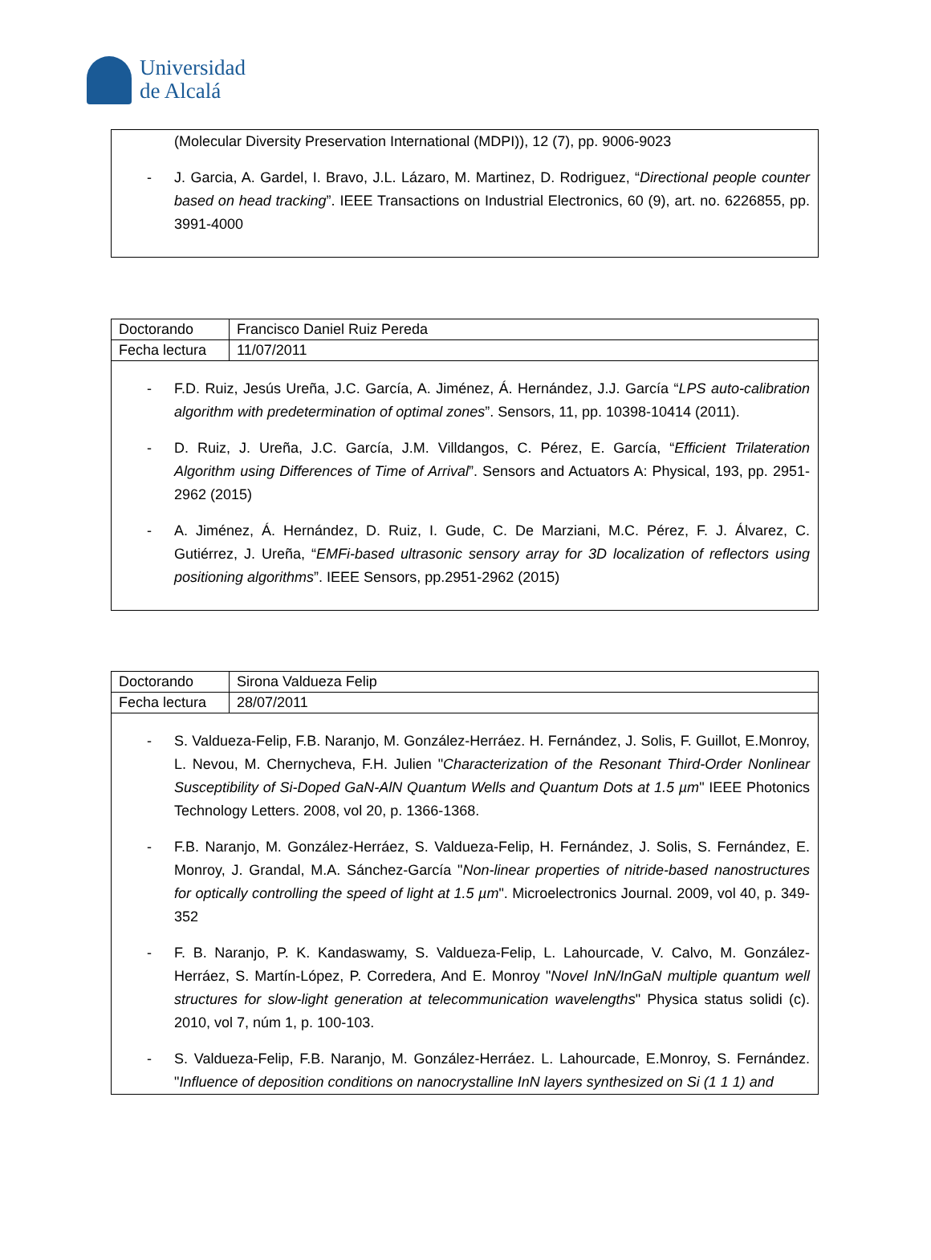Universidad
de Alcalá
(Molecular Diversity Preservation International (MDPI)), 12 (7), pp. 9006-9023
- J. Garcia, A. Gardel, I. Bravo, J.L. Lázaro, M. Martinez, D. Rodriguez, “Directional people counter based on head tracking”. IEEE Transactions on Industrial Electronics, 60 (9), art. no. 6226855, pp. 3991-4000
| Doctorando | Francisco Daniel Ruiz Pereda |
| Fecha lectura | 11/07/2011 |
- F.D. Ruiz, Jesús Ureña, J.C. García, A. Jiménez, Á. Hernández, J.J. García “LPS auto-calibration algorithm with predetermination of optimal zones”. Sensors, 11, pp. 10398-10414 (2011).
- D. Ruiz, J. Ureña, J.C. García, J.M. Villdangos, C. Pérez, E. García, “Efficient Trilateration Algorithm using Differences of Time of Arrival”. Sensors and Actuators A: Physical, 193, pp. 2951-2962 (2015)
- A. Jiménez, Á. Hernández, D. Ruiz, I. Gude, C. De Marziani, M.C. Pérez, F. J. Álvarez, C. Gutiérrez, J. Ureña, “EMFi-based ultrasonic sensory array for 3D localization of reflectors using positioning algorithms”. IEEE Sensors, pp.2951-2962 (2015)
| Doctorando | Sirona Valdueza Felip |
| Fecha lectura | 28/07/2011 |
- S. Valdueza-Felip, F.B. Naranjo, M. González-Herráez. H. Fernández, J. Solis, F. Guillot, E.Monroy, L. Nevou, M. Chernycheva, F.H. Julien "Characterization of the Resonant Third-Order Nonlinear Susceptibility of Si-Doped GaN-AlN Quantum Wells and Quantum Dots at 1.5 µm" IEEE Photonics Technology Letters. 2008, vol 20, p. 1366-1368.
- F.B. Naranjo, M. González-Herráez, S. Valdueza-Felip, H. Fernández, J. Solis, S. Fernández, E. Monroy, J. Grandal, M.A. Sánchez-García "Non-linear properties of nitride-based nanostructures for optically controlling the speed of light at 1.5 µm". Microelectronics Journal. 2009, vol 40, p. 349-352
- F. B. Naranjo, P. K. Kandaswamy, S. Valdueza-Felip, L. Lahourcade, V. Calvo, M. González-Herráez, S. Martín-López, P. Corredera, And E. Monroy "Novel InN/InGaN multiple quantum well structures for slow-light generation at telecommunication wavelengths" Physica status solidi (c). 2010, vol 7, núm 1, p. 100-103.
- S. Valdueza-Felip, F.B. Naranjo, M. González-Herráez. L. Lahourcade, E.Monroy, S. Fernández. "Influence of deposition conditions on nanocrystalline InN layers synthesized on Si (1 1 1) and